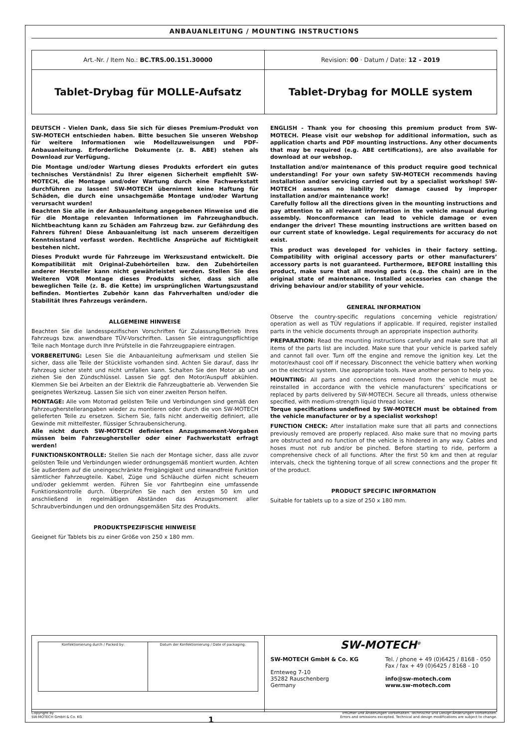ANBAUANLEITUNG / MOUNTING INSTRUCTIONS
| Art.-Nr. / Item No.: BC.TRS.00.151.30000 | Revision: 00 · Datum / Date: 12 - 2019 |
| Tablet-Drybag für MOLLE-Aufsatz | Tablet-Drybag for MOLLE system |
DEUTSCH - Vielen Dank, dass Sie sich für dieses Premium-Produkt von SW-MOTECH entschieden haben. Bitte besuchen Sie unseren Webshop für weitere Informationen wie Modellzuweisungen und PDF-Anbauanleitung. Erforderliche Dokumente (z. B. ABE) stehen als Download zur Verfügung.
Die Montage und/oder Wartung dieses Produkts erfordert ein gutes technisches Verständnis! Zu Ihrer eigenen Sicherheit empfiehlt SW-MOTECH, die Montage und/oder Wartung durch eine Fachwerkstatt durchführen zu lassen! SW-MOTECH übernimmt keine Haftung für Schäden, die durch eine unsachgemäße Montage und/oder Wartung verursacht wurden!
Beachten Sie alle in der Anbauanleitung angegebenen Hinweise und die für die Montage relevanten Informationen im Fahrzeughandbuch. Nichtbeachtung kann zu Schäden am Fahrzeug bzw. zur Gefährdung des Fahrers führen! Diese Anbauanleitung ist nach unserem derzeitigen Kenntnisstand verfasst worden. Rechtliche Ansprüche auf Richtigkeit bestehen nicht.
Dieses Produkt wurde für Fahrzeuge im Werkszustand entwickelt. Die Kompatibilität mit Original-Zubehörteilen bzw. den Zubehörteilen anderer Hersteller kann nicht gewährleistet werden. Stellen Sie des Weiteren VOR Montage dieses Produkts sicher, dass sich alle beweglichen Teile (z. B. die Kette) im ursprünglichen Wartungszustand befinden. Montiertes Zubehör kann das Fahrverhalten und/oder die Stabilität Ihres Fahrzeugs verändern.
ALLGEMEINE HINWEISE
Beachten Sie die landesspezifischen Vorschriften für Zulassung/Betrieb Ihres Fahrzeugs bzw. anwendbare TÜV-Vorschriften. Lassen Sie eintragungspflichtige Teile nach Montage durch Ihre Prüfstelle in die Fahrzeugpapiere eintragen.
VORBEREITUNG: Lesen Sie die Anbauanleitung aufmerksam und stellen Sie sicher, dass alle Teile der Stückliste vorhanden sind. Achten Sie darauf, dass Ihr Fahrzeug sicher steht und nicht umfallen kann. Schalten Sie den Motor ab und ziehen Sie den Zündschlüssel. Lassen Sie ggf. den Motor/Auspuff abkühlen. Klemmen Sie bei Arbeiten an der Elektrik die Fahrzeugbatterie ab. Verwenden Sie geeignetes Werkzeug. Lassen Sie sich von einer zweiten Person helfen.
MONTAGE: Alle vom Motorrad gelösten Teile und Verbindungen sind gemäß den Fahrzeugherstellerangaben wieder zu montieren oder durch die von SW-MOTECH gelieferten Teile zu ersetzen. Sichern Sie, falls nicht anderweitig definiert, alle Gewinde mit mittelfester, flüssiger Schraubensicherung.
Alle nicht durch SW-MOTECH definierten Anzugsmoment-Vorgaben müssen beim Fahrzeughersteller oder einer Fachwerkstatt erfragt werden!
FUNKTIONSKONTROLLE: Stellen Sie nach der Montage sicher, dass alle zuvor gelösten Teile und Verbindungen wieder ordnungsgemäß montiert wurden. Achten Sie außerdem auf die uneingeschränkte Freigängigkeit und einwandfreie Funktion sämtlicher Fahrzeugteile. Kabel, Züge und Schläuche dürfen nicht scheuern und/oder geklemmt werden. Führen Sie vor Fahrtbeginn eine umfassende Funktionskontrolle durch. Überprüfen Sie nach den ersten 50 km und anschließend in regelmäßigen Abständen das Anzugsmoment aller Schraubverbindungen und den ordnungsgemäßen Sitz des Produkts.
PRODUKTSPEZIFISCHE HINWEISE
Geeignet für Tablets bis zu einer Größe von 250 x 180 mm.
ENGLISH - Thank you for choosing this premium product from SW-MOTECH. Please visit our webshop for additional information, such as application charts and PDF mounting instructions. Any other documents that may be required (e.g. ABE certifications), are also available for download at our webshop.
Installation and/or maintenance of this product require good technical understanding! For your own safety SW-MOTECH recommends having installation and/or servicing carried out by a specialist workshop! SW-MOTECH assumes no liability for damage caused by improper installation and/or maintenance work!
Carefully follow all the directions given in the mounting instructions and pay attention to all relevant information in the vehicle manual during assembly. Nonconformance can lead to vehicle damage or even endanger the driver! These mounting instructions are written based on our current state of knowledge. Legal requirements for accuracy do not exist.
This product was developed for vehicles in their factory setting. Compatibility with original accessory parts or other manufacturers’ accessory parts is not guaranteed. Furthermore, BEFORE installing this product, make sure that all moving parts (e.g. the chain) are in the original state of maintenance. Installed accessories can change the driving behaviour and/or stability of your vehicle.
GENERAL INFORMATION
Observe the country-specific regulations concerning vehicle registration/ operation as well as TÜV regulations if applicable. If required, register installed parts in the vehicle documents through an appropriate inspection authority.
PREPARATION: Read the mounting instructions carefully and make sure that all items of the parts list are included. Make sure that your vehicle is parked safely and cannot fall over. Turn off the engine and remove the ignition key. Let the motor/exhaust cool off if necessary. Disconnect the vehicle battery when working on the electrical system. Use appropriate tools. Have another person to help you.
MOUNTING: All parts and connections removed from the vehicle must be reinstalled in accordance with the vehicle manufacturers’ specifications or replaced by parts delivered by SW-MOTECH. Secure all threads, unless otherwise specified, with medium-strength liquid thread locker.
Torque specifications undefined by SW-MOTECH must be obtained from the vehicle manufacturer or by a specialist workshop!
FUNCTION CHECK: After installation make sure that all parts and connections previously removed are properly replaced. Also make sure that no moving parts are obstructed and no function of the vehicle is hindered in any way. Cables and hoses must not rub and/or be pinched. Before starting to ride, perform a comprehensive check of all functions. After the first 50 km and then at regular intervals, check the tightening torque of all screw connections and the proper fit of the product.
PRODUCT SPECIFIC INFORMATION
Suitable for tablets up to a size of 250 x 180 mm.
| / Konfektionierung durch / Packed by: / Datum der Konfektionierung / Date of packaging: / | SW-MOTECH<sup>®</sup> SW-MOTECH GmbH & Co. KG Ernteweg 7-10 35282 Rauschenberg Germany Tel. / phone + 49 (0)6425 / 8168 - 050 Fax / fax + 49 (0)6425 / 8168 - 10 info@sw-motech.com www.sw-motech.com |
Copyright by
SW-MOTECH GmbH & Co. KG
1
Irrtümer und Änderungen vorbehalten. Technische und Design-Änderungen vorbehalten.
Errors and omissions excepted. Technical and design modifications are subject to change.